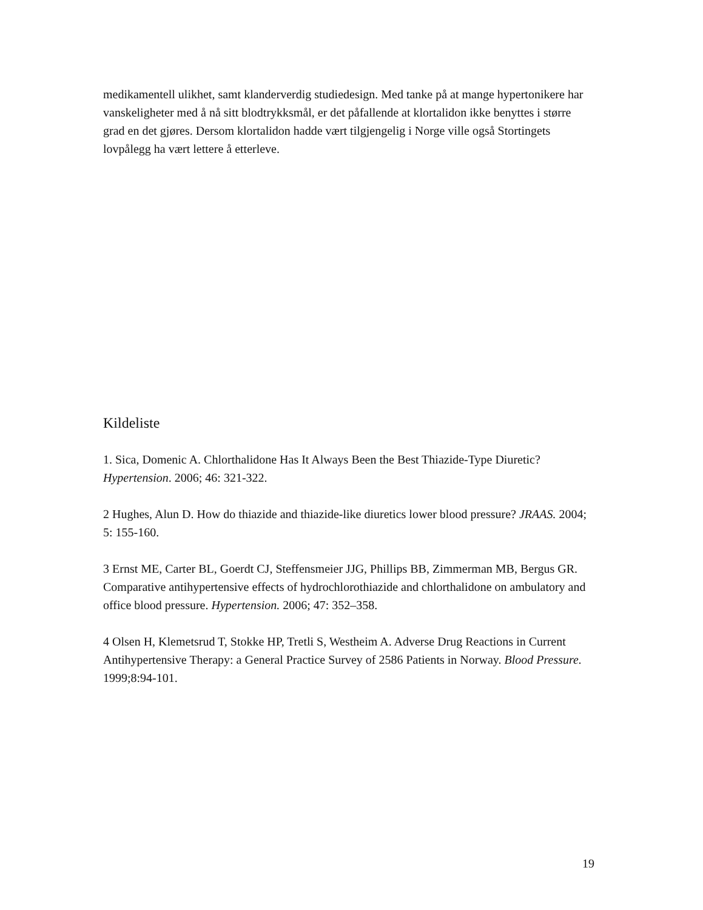medikamentell ulikhet, samt klanderverdig studiedesign. Med tanke på at mange hypertonikere har vanskeligheter med å nå sitt blodtrykksmål, er det påfallende at klortalidon ikke benyttes i større grad en det gjøres. Dersom klortalidon hadde vært tilgjengelig i Norge ville også Stortingets lovpålegg ha vært lettere å etterleve.
Kildeliste
1. Sica, Domenic A. Chlorthalidone Has It Always Been the Best Thiazide-Type Diuretic? Hypertension. 2006; 46: 321-322.
2 Hughes, Alun D. How do thiazide and thiazide-like diuretics lower blood pressure? JRAAS. 2004; 5: 155-160.
3 Ernst ME, Carter BL, Goerdt CJ, Steffensmeier JJG, Phillips BB, Zimmerman MB, Bergus GR. Comparative antihypertensive effects of hydrochlorothiazide and chlorthalidone on ambulatory and office blood pressure. Hypertension. 2006; 47: 352–358.
4 Olsen H, Klemetsrud T, Stokke HP, Tretli S, Westheim A. Adverse Drug Reactions in Current Antihypertensive Therapy: a General Practice Survey of 2586 Patients in Norway. Blood Pressure. 1999;8:94-101.
19